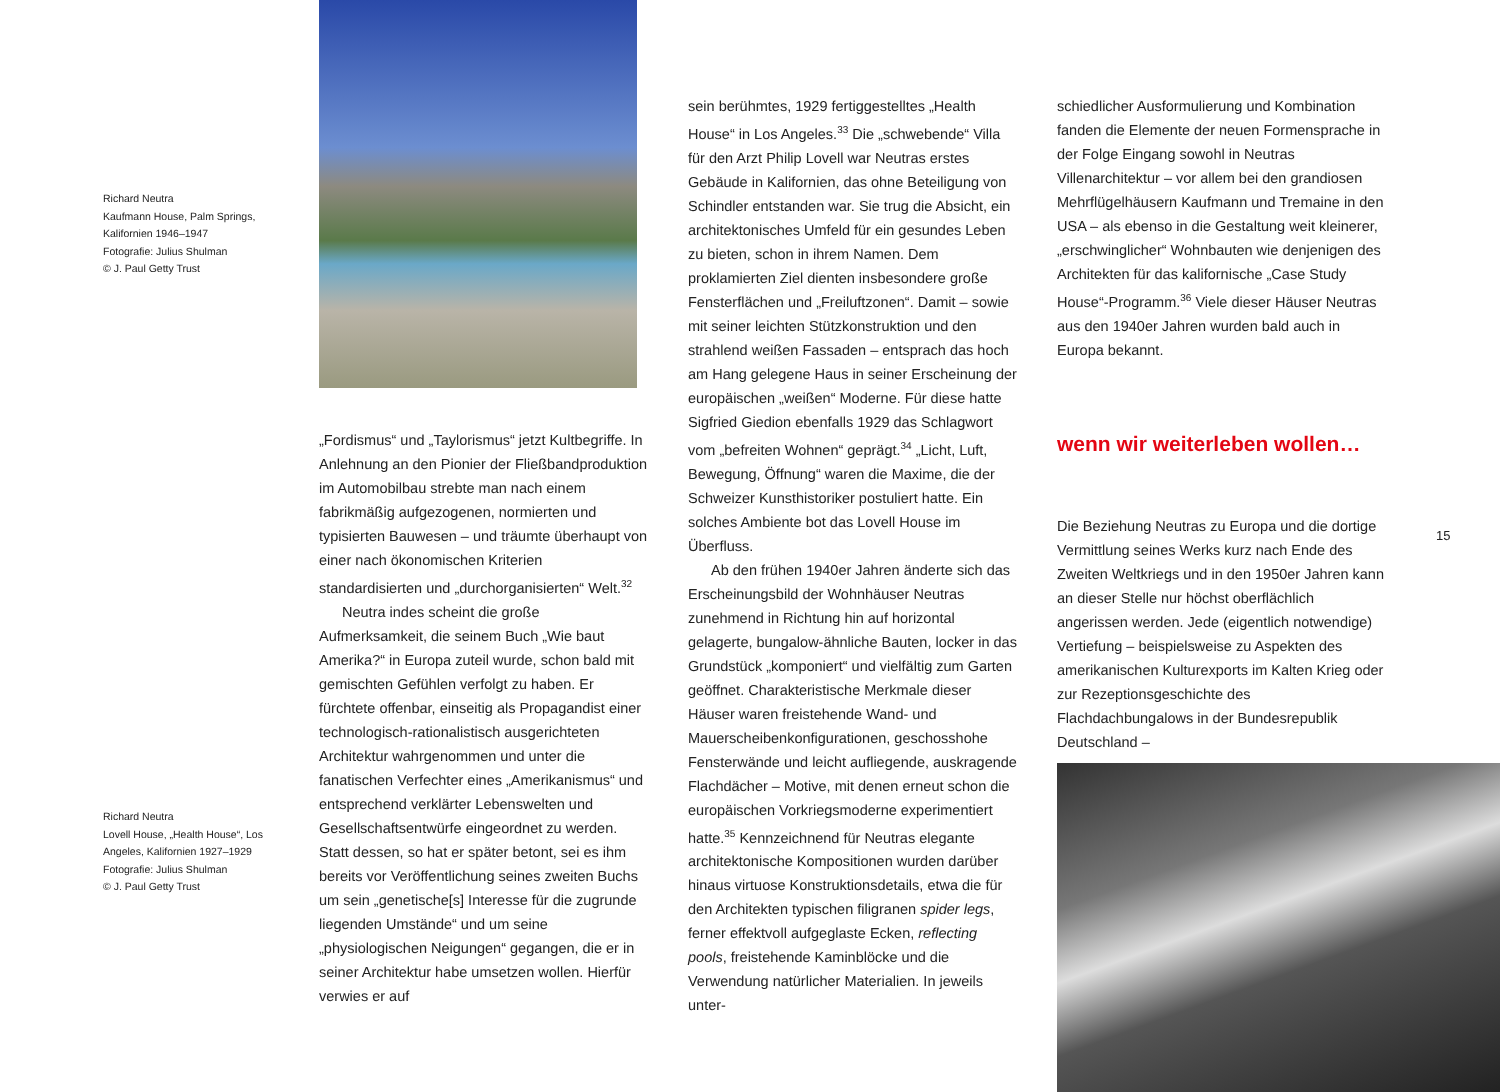Richard Neutra
Kaufmann House, Palm Springs, Kalifornien 1946–1947
Fotografie: Julius Shulman
© J. Paul Getty Trust
„Fordismus“ und „Taylorismus“ jetzt Kultbegriffe. In Anlehnung an den Pionier der Fließbandproduktion im Automobilbau strebte man nach einem fabrikmäßig aufgezogenen, normierten und typisierten Bauwesen – und träumte überhaupt von einer nach ökonomischen Kriterien standardisierten und „durchorganisierten“ Welt.<sup>32</sup>
Neutra indes scheint die große Aufmerksamkeit, die seinem Buch „Wie baut Amerika?“ in Europa zuteil wurde, schon bald mit gemischten Gefühlen verfolgt zu haben. Er fürchtete offenbar, einseitig als Propagandist einer technologisch-rationalistisch ausgerichteten Architektur wahrgenommen und unter die fanatischen Verfechter eines „Amerikanismus“ und entsprechend verklärter Lebenswelten und Gesellschaftsentwürfe eingeordnet zu werden. Statt dessen, so hat er später betont, sei es ihm bereits vor Veröffentlichung seines zweiten Buchs um sein „genetische[s] Interesse für die zugrunde liegenden Umstände“ und um seine „physiologischen Neigungen“ gegangen, die er in seiner Architektur habe umsetzen wollen. Hierfür verwies er auf
Richard Neutra
Lovell House, „Health House“, Los Angeles, Kalifornien 1927–1929
Fotografie: Julius Shulman
© J. Paul Getty Trust
sein berühmtes, 1929 fertiggestelltes „Health House“ in Los Angeles.<sup>33</sup> Die „schwebende“ Villa für den Arzt Philip Lovell war Neutras erstes Gebäude in Kalifornien, das ohne Beteiligung von Schindler entstanden war. Sie trug die Absicht, ein architektonisches Umfeld für ein gesundes Leben zu bieten, schon in ihrem Namen. Dem proklamierten Ziel dienten insbesondere große Fensterflächen und „Freiluftzonen“. Damit – sowie mit seiner leichten Stützkonstruktion und den strahlend weißen Fassaden – entsprach das hoch am Hang gelegene Haus in seiner Erscheinung der europäischen „weißen“ Moderne. Für diese hatte Sigfried Giedion ebenfalls 1929 das Schlagwort vom „befreiten Wohnen“ geprägt.<sup>34</sup> „Licht, Luft, Bewegung, Öffnung“ waren die Maxime, die der Schweizer Kunsthistoriker postuliert hatte. Ein solches Ambiente bot das Lovell House im Überfluss.
Ab den frühen 1940er Jahren änderte sich das Erscheinungsbild der Wohnhäuser Neutras zunehmend in Richtung hin auf horizontal gelagerte, bungalow-ähnliche Bauten, locker in das Grundstück „komponiert“ und vielfältig zum Garten geöffnet. Charakteristische Merkmale dieser Häuser waren freistehende Wand- und Mauerscheibenkonfigurationen, geschosshohe Fensterwände und leicht aufliegende, auskragende Flachdächer – Motive, mit denen erneut schon die europäischen Vorkriegsmoderne experimentiert hatte.<sup>35</sup> Kennzeichnend für Neutras elegante architektonische Kompositionen wurden darüber hinaus virtuose Konstruktionsdetails, etwa die für den Architekten typischen filigranen spider legs, ferner effektvoll aufgeglaste Ecken, reflecting pools, freistehende Kaminblöcke und die Verwendung natürlicher Materialien. In jeweils unter-
schiedlicher Ausformulierung und Kombination fanden die Elemente der neuen Formensprache in der Folge Eingang sowohl in Neutras Villenarchitektur – vor allem bei den grandiosen Mehrflügelhäusern Kaufmann und Tremaine in den USA – als ebenso in die Gestaltung weit kleinerer, „erschwinglicher“ Wohnbauten wie denjenigen des Architekten für das kalifornische „Case Study House“-Programm.<sup>36</sup> Viele dieser Häuser Neutras aus den 1940er Jahren wurden bald auch in Europa bekannt.
wenn wir weiterleben wollen…
Die Beziehung Neutras zu Europa und die dortige Vermittlung seines Werks kurz nach Ende des Zweiten Weltkriegs und in den 1950er Jahren kann an dieser Stelle nur höchst oberflächlich angerissen werden. Jede (eigentlich notwendige) Vertiefung – beispielsweise zu Aspekten des amerikanischen Kulturexports im Kalten Krieg oder zur Rezeptionsgeschichte des Flachdachbungalows in der Bundesrepublik Deutschland –
15